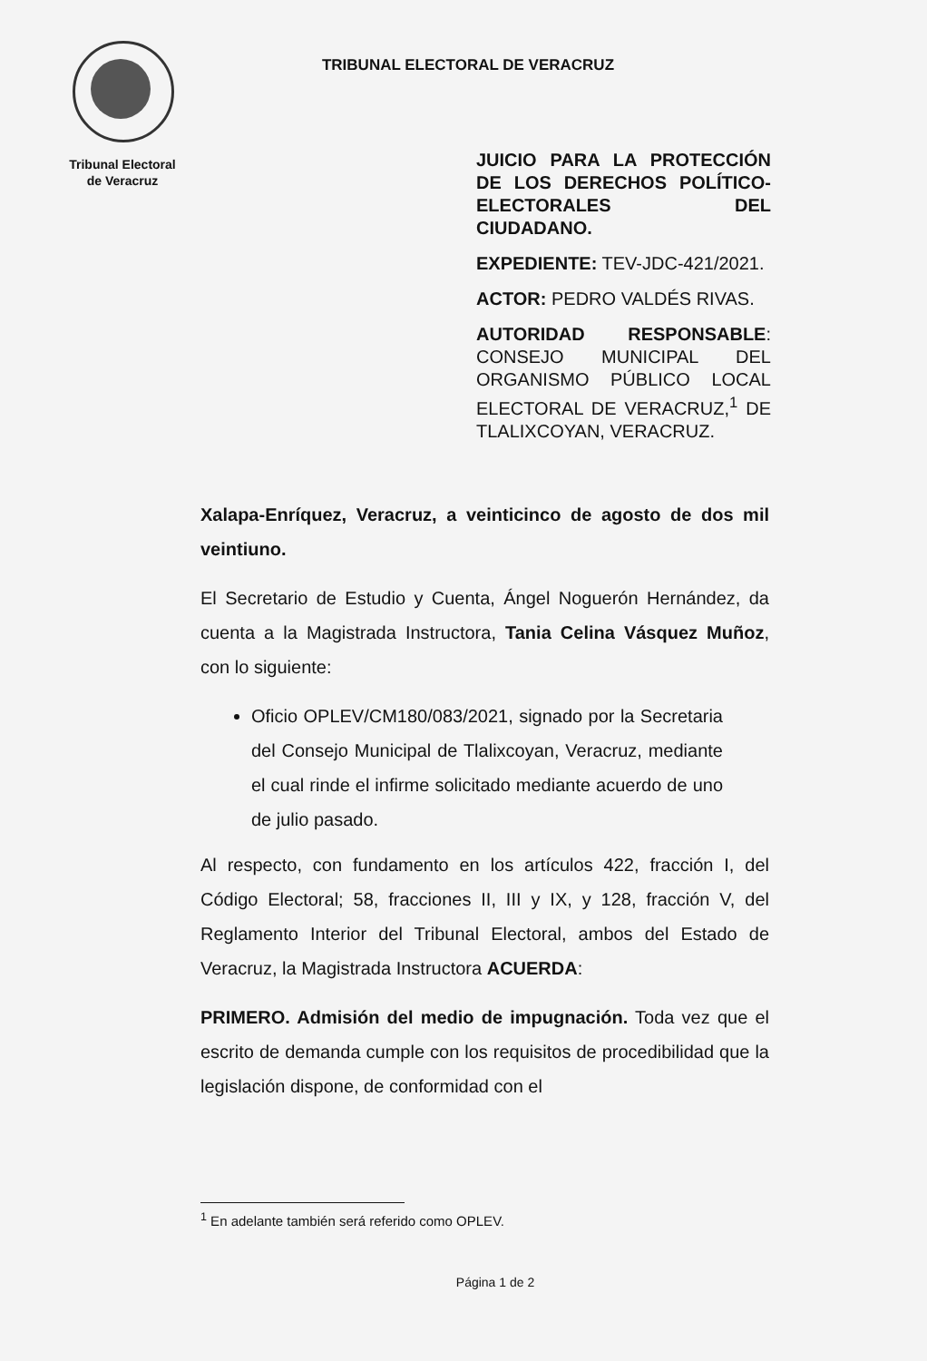Tribunal Electoral
de Veracruz
TRIBUNAL ELECTORAL DE VERACRUZ
JUICIO PARA LA PROTECCIÓN DE LOS DERECHOS POLÍTICO-ELECTORALES DEL CIUDADANO.
EXPEDIENTE: TEV-JDC-421/2021.
ACTOR: PEDRO VALDÉS RIVAS.
AUTORIDAD RESPONSABLE: CONSEJO MUNICIPAL DEL ORGANISMO PÚBLICO LOCAL ELECTORAL DE VERACRUZ,<sup>1</sup> DE TLALIXCOYAN, VERACRUZ.
Xalapa-Enríquez, Veracruz, a veinticinco de agosto de dos mil veintiuno.
El Secretario de Estudio y Cuenta, Ángel Noguerón Hernández, da cuenta a la Magistrada Instructora, Tania Celina Vásquez Muñoz, con lo siguiente:
Oficio OPLEV/CM180/083/2021, signado por la Secretaria del Consejo Municipal de Tlalixcoyan, Veracruz, mediante el cual rinde el infirme solicitado mediante acuerdo de uno de julio pasado.
Al respecto, con fundamento en los artículos 422, fracción I, del Código Electoral; 58, fracciones II, III y IX, y 128, fracción V, del Reglamento Interior del Tribunal Electoral, ambos del Estado de Veracruz, la Magistrada Instructora ACUERDA:
PRIMERO. Admisión del medio de impugnación. Toda vez que el escrito de demanda cumple con los requisitos de procedibilidad que la legislación dispone, de conformidad con el
<sup>1</sup> En adelante también será referido como OPLEV.
Página 1 de 2